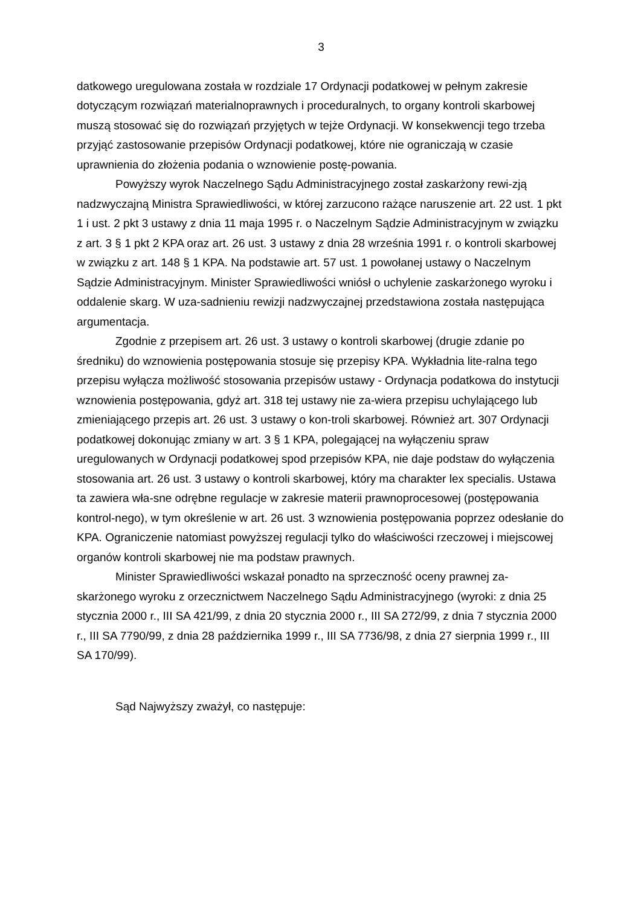3
datkowego uregulowana została w rozdziale 17 Ordynacji podatkowej w pełnym zakresie dotyczącym rozwiązań materialnoprawnych i proceduralnych, to organy kontroli skarbowej muszą stosować się do rozwiązań przyjętych w tejże Ordynacji. W konsekwencji tego trzeba przyjąć zastosowanie przepisów Ordynacji podatkowej, które nie ograniczają w czasie uprawnienia do złożenia podania o wznowienie postę-powania.
Powyższy wyrok Naczelnego Sądu Administracyjnego został zaskarżony rewi-zją nadzwyczajną Ministra Sprawiedliwości, w której zarzucono rażące naruszenie art. 22 ust. 1 pkt 1 i ust. 2 pkt 3 ustawy z dnia 11 maja 1995 r. o Naczelnym Sądzie Administracyjnym w związku z art. 3 § 1 pkt 2 KPA oraz art. 26 ust. 3 ustawy z dnia 28 września 1991 r. o kontroli skarbowej w związku z art. 148 § 1 KPA. Na podstawie art. 57 ust. 1 powołanej ustawy o Naczelnym Sądzie Administracyjnym. Minister Sprawiedliwości wniósł o uchylenie zaskarżonego wyroku i oddalenie skarg. W uza-sadnieniu rewizji nadzwyczajnej przedstawiona została następująca argumentacja.
Zgodnie z przepisem art. 26 ust. 3 ustawy o kontroli skarbowej (drugie zdanie po średniku) do wznowienia postępowania stosuje się przepisy KPA. Wykładnia lite-ralna tego przepisu wyłącza możliwość stosowania przepisów ustawy - Ordynacja podatkowa do instytucji wznowienia postępowania, gdyż art. 318 tej ustawy nie za-wiera przepisu uchylającego lub zmieniającego przepis art. 26 ust. 3 ustawy o kon-troli skarbowej. Również art. 307 Ordynacji podatkowej dokonując zmiany w art. 3 § 1 KPA, polegającej na wyłączeniu spraw uregulowanych w Ordynacji podatkowej spod przepisów KPA, nie daje podstaw do wyłączenia stosowania art. 26 ust. 3 ustawy o kontroli skarbowej, który ma charakter lex specialis. Ustawa ta zawiera wła-sne odrębne regulacje w zakresie materii prawnoprocesowej (postępowania kontrol-nego), w tym określenie w art. 26 ust. 3 wznowienia postępowania poprzez odesłanie do KPA. Ograniczenie natomiast powyższej regulacji tylko do właściwości rzeczowej i miejscowej organów kontroli skarbowej nie ma podstaw prawnych.
Minister Sprawiedliwości wskazał ponadto na sprzeczność oceny prawnej za-skarżonego wyroku z orzecznictwem Naczelnego Sądu Administracyjnego (wyroki: z dnia 25 stycznia 2000 r., III SA 421/99, z dnia 20 stycznia 2000 r., III SA 272/99, z dnia 7 stycznia 2000 r., III SA 7790/99, z dnia 28 października 1999 r., III SA 7736/98, z dnia 27 sierpnia 1999 r., III SA 170/99).
Sąd Najwyższy zważył, co następuje: